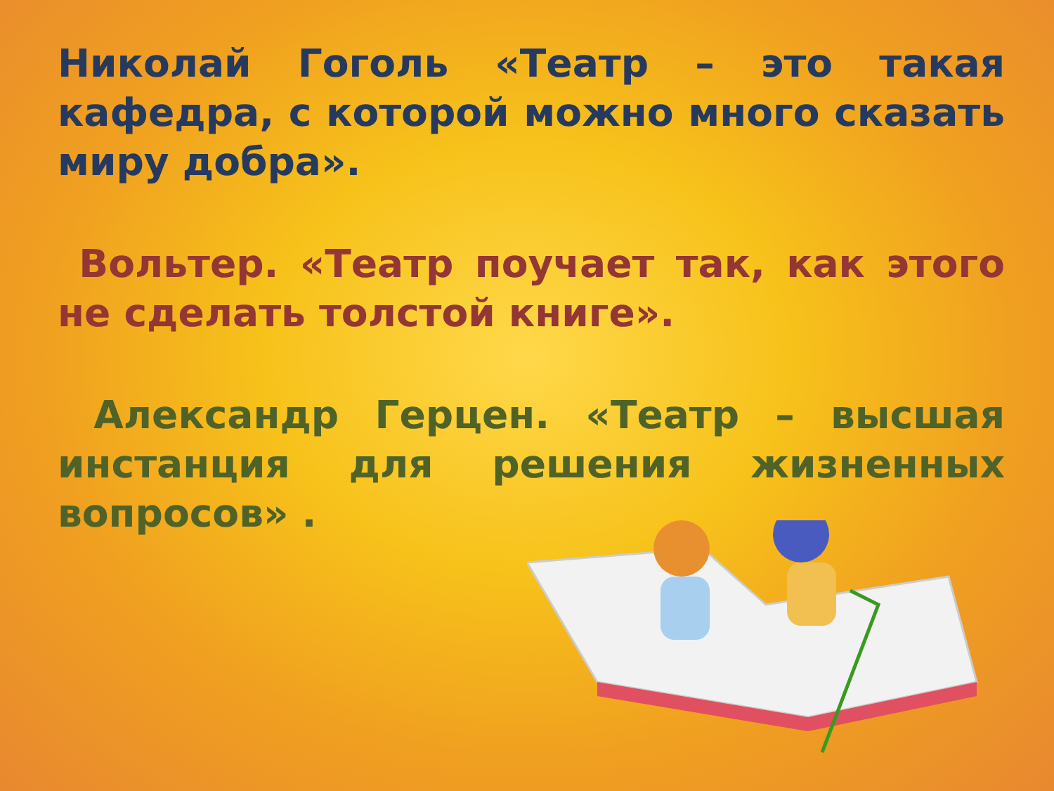Николай Гоголь «Театр – это такая кафедра, с которой можно много сказать миру добра».
Вольтер. «Театр поучает так, как этого не сделать толстой книге».
Александр Герцен. «Театр – высшая инстанция для решения жизненных вопросов» .